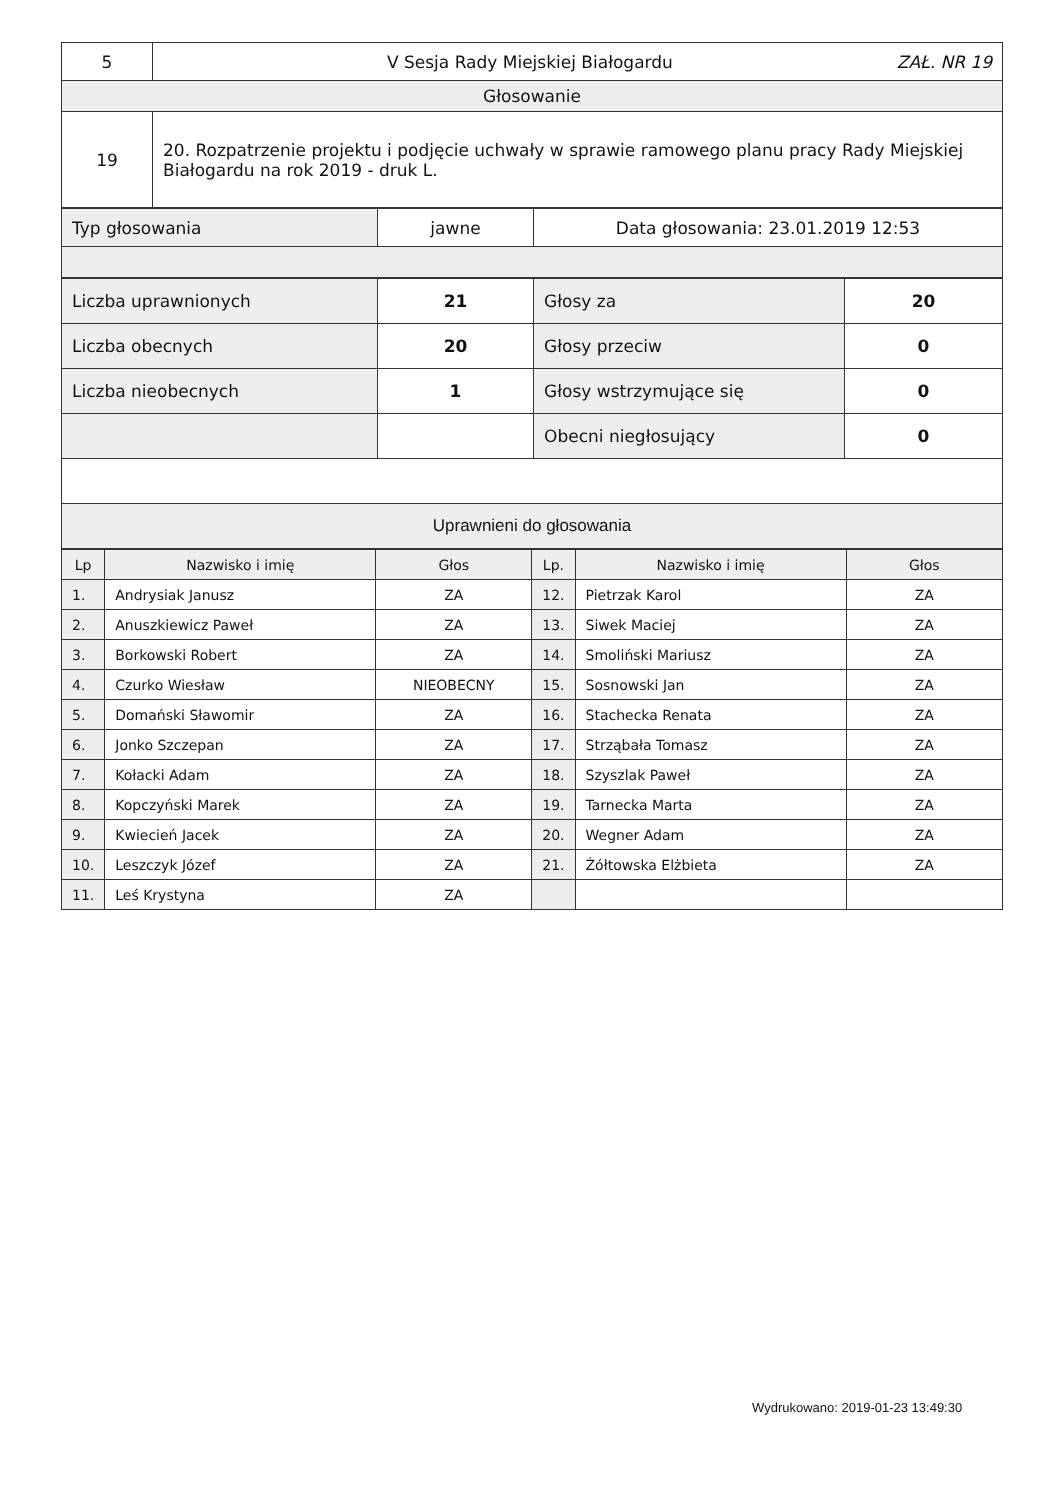| 5 | V Sesja Rady Miejskiej Białogardu ZAŁ. NR 19 |
| Głosowanie | |
| 19 | 20. Rozpatrzenie projektu i podjęcie uchwały w sprawie ramowego planu pracy Rady Miejskiej Białogardu na rok 2019 - druk L. |
| Typ głosowania | jawne | Data głosowania: 23.01.2019 12:53 |
| Liczba uprawnionych | 21 | Głosy za | 20 |
| Liczba obecnych | 20 | Głosy przeciw | 0 |
| Liczba nieobecnych | 1 | Głosy wstrzymujące się | 0 |
| | | Obecni niegłosujący | 0 |
| Uprawnieni do głosowania | | | |
| Lp | Nazwisko i imię | Głos | Lp. | Nazwisko i imię | Głos |
| --- | --- | --- | --- | --- | --- |
| 1. | Andrysiak Janusz | ZA | 12. | Pietrzak Karol | ZA |
| 2. | Anuszkiewicz Paweł | ZA | 13. | Siwek Maciej | ZA |
| 3. | Borkowski Robert | ZA | 14. | Smoliński Mariusz | ZA |
| 4. | Czurko Wiesław | NIEOBECNY | 15. | Sosnowski Jan | ZA |
| 5. | Domański Sławomir | ZA | 16. | Stachecka Renata | ZA |
| 6. | Jonko Szczepan | ZA | 17. | Strząbała Tomasz | ZA |
| 7. | Kołacki Adam | ZA | 18. | Szyszlak Paweł | ZA |
| 8. | Kopczyński Marek | ZA | 19. | Tarnecka Marta | ZA |
| 9. | Kwiecień Jacek | ZA | 20. | Wegner Adam | ZA |
| 10. | Leszczyk Józef | ZA | 21. | Żółtowska Elżbieta | ZA |
| 11. | Leś Krystyna | ZA | | | |
Wydrukowano: 2019-01-23 13:49:30